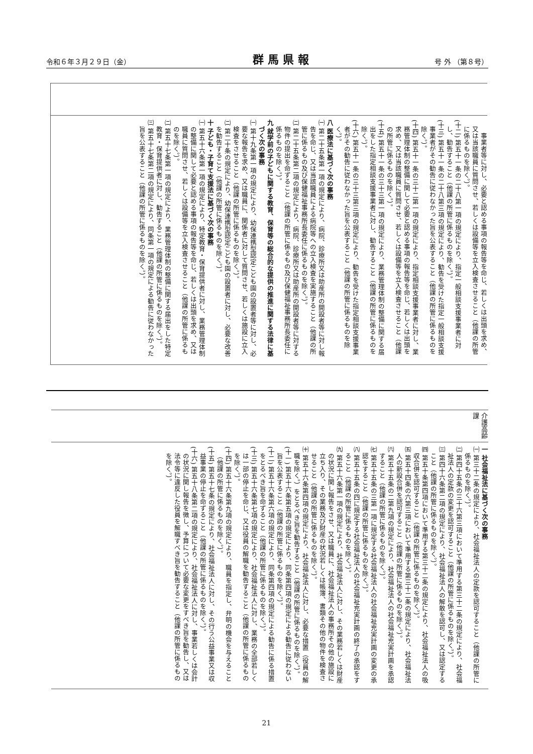令和６年３月２９日（金） 群馬県報 号 外 （第８号）
| 事業者等に対し、必要と認める事項の報告等を命じ、若しくは出頭を求め、又は当該職員に質問させ、若しくは設備等を立入検査させること（他課の所管に係るものを除く。）。 (十二) 第五十一条の二十八第一項の規定により、指定一般相談支援事業者に対し、勧告すること（他課の所管に係るものを除く。）。 (十三) 第五十一条の二十八第三項の規定により、勧告を受けた指定一般相談支援事業者がその勧告に従わなかった旨を公表すること（他課の所管に係るものを除く。）。 (十四) 第五十一条の三十二第一項の規定により、指定相談支援事業者に対し、業務管理体制の整備に関して必要と認める事項の報告等を命じ、若しくは出頭を求め、又は当該職員に質問させ、若しくは設備等を立入検査させること（他課の所管に係るものを除く。）。 (十五) 第五十一条の三十三第一項の規定により、業務管理体制の整備に関する届出をした指定相談支援事業者に対し、勧告すること（他課の所管に係るものを除く。）。 (十六) 第五十一条の三十三第三項の規定により、勧告を受けた指定相談支援事業者がその勧告に従わなかった旨を公表すること（他課の所管に係るものを除く。）。 八 医療法に基づく次の事務 ㈠ 第二十五条第一項の規定により、病院、診療所又は助産所の開設者等に対し報告を命じ、又は当該職員による病院等への立入検査を実施すること（他課の所管に係るもの及び保健福祉事務所長委任に係るものを除く。）。 ㈡ 第二十五条第二項の規定により、病院、診療所又は助産所の開設者等に対する物件の提出を命ずること（他課の所管に係るもの及び保健福祉事務所長委任に係るものを除く。）。 九 就学前の子どもに関する教育、保育等の総合的な提供の推進に関する法律に基づく次の事務 ㈠ 第十九条第一項の規定により、幼保連携型認定こども園の設置者等に対し、必要な報告を求め、又は職員に、関係者に対して質問させ、若しくは施設に立入検査をさせること（他課の所管に係るものを除く。）。 ㈡ 第二十条の規定により、幼保連携型認定こども園の設置者に対し、必要な改善を勧告すること（他課の所管に係るものを除く。）。 十 子ども・子育て支援法に基づく次の事務 ㈠ 第五十六条第一項の規定により、特定教育・保育提供者に対し、業務管理体制の整備に関して必要と認める事項の報告等を命じ、若しくは出頭を求め、又は職員に質問させ、若しくは設備等を立入検査させること（他課の所管に係るものを除く。）。 ㈡ 第五十七条第一項の規定により、業務管理体制の整備に関する届出をした特定教育・保育提供者に対し、勧告すること（他課の所管に係るものを除く。）。 ㈢ 第五十七条第二項の規定により、同条第一項の規定による勧告に従わなかった旨を公表すること（他課の所管に係るものを除く。）。 |
| 介護高齢課 |
| 一 社会福祉法に基づく次の事務 ㈠ 第三十二条の規定により、社会福祉法人の定款を認可すること（他課の所管に係るものを除く。）。 ㈡ 第四十五条の三十六第三項において準用する第三十二条の規定により、社会福祉法人の定款の変更を認可すること（他課の所管に係るものを除く。）。 ㈢ 第四十六条第二項の規定により、社会福祉法人の解散を認可し、又は認定すること（他課の所管に係るものを除く。）。 ㈣ 第五十条第四項において準用する第三十二条の規定により、社会福祉法人の吸収合併を認可すること（他課の所管に係るものを除く。）。 ㈤ 第五十四条の六第三項において準用する第三十二条の規定により、社会福祉法人の新設合併を認可すること（他課の所管に係るものを除く。）。 ㈥ 第五十五条の二第九項の規定により、社会福祉法人の社会福祉充実計画を承認すること（他課の所管に係るものを除く。）。 ㈦ 第五十五条の三第一項に規定する社会福祉法人の社会福祉充実計画の変更の承認をすること（他課の所管に係るものを除く。）。 ㈧ 第五十五条の四に規定する社会福祉法人の社会福祉充実計画の終了の承認をすること（他課の所管に係るものを除く。）。 ㈨ 第五十六条第一項の規定により、社会福祉法人に対し、その業務若しくは財産の状況に関し報告をさせ、又は職員に、社会福祉法人の事務所その他の施設に立ち入り、その業務及び財産の状況若しくは帳簿、書類その他の物件を検査させること（他課の所管に係るものを除く。）。 ㈩ 第五十六条第四項の規定により、社会福祉法人に対し、必要な措置（役員の解職を除く。）をとるべき旨を勧告すること（他課の所管に係るものを除く。）。 (十一) 第五十六条第五項の規定により、同条第四項の規定による勧告に従わない旨を公表すること（他課の所管に係るものを除く。）。 (十二) 第五十六条第六項の規定により、同条第四項の規定による勧告に係る措置をとるべき旨を命ずること（他課の所管に係るものを除く。）。 (十三) 第五十六条第七項の規定により、社会福祉法人に対し、業務の全部若しくは一部の停止を命じ、又は役員の解職を勧告すること（他課の所管に係るものを除く。）。 (十四) 第五十六条第九項の規定により、職員を指定し、弁明の機会を与えること（他課の所管に係るものを除く。）。 (十五) 第五十七条の規定により、社会福祉法人に対し、その行う公益事業又は収益事業の停止を命ずること（他課の所管に係るものを除く。）。 (十六) 第五十八条第二項の規定により、社会福祉法人に対し、事業若しくは会計の状況に関し報告を徴し、予算について必要な変更をすべき旨を勧告し、又は法令等に違反した役員を解職すべき旨を勧告すること（他課の所管に係るものを除く。）。 |
21